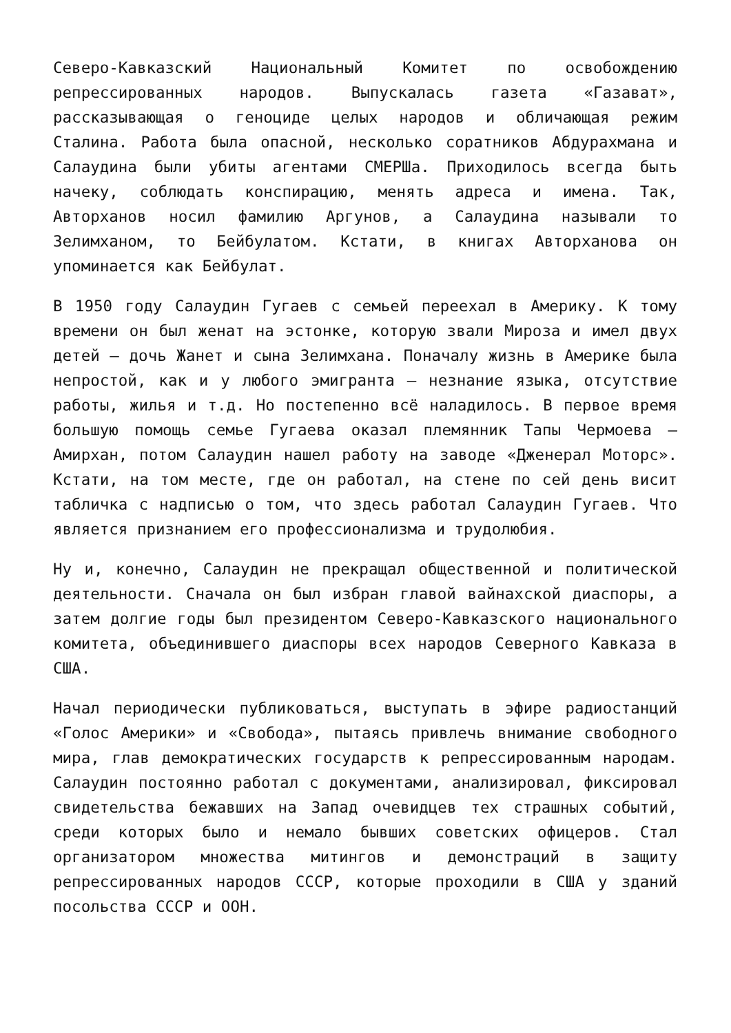Северо-Кавказский Национальный Комитет по освобождению репрессированных народов. Выпускалась газета «Газават», рассказывающая о геноциде целых народов и обличающая режим Сталина. Работа была опасной, несколько соратников Абдурахмана и Салаудина были убиты агентами СМЕРШа. Приходилось всегда быть начеку, соблюдать конспирацию, менять адреса и имена. Так, Авторханов носил фамилию Аргунов, а Салаудина называли то Зелимханом, то Бейбулатом. Кстати, в книгах Авторханова он упоминается как Бейбулат.
В 1950 году Салаудин Гугаев с семьей переехал в Америку. К тому времени он был женат на эстонке, которую звали Мироза и имел двух детей – дочь Жанет и сына Зелимхана. Поначалу жизнь в Америке была непростой, как и у любого эмигранта – незнание языка, отсутствие работы, жилья и т.д. Но постепенно всё наладилось. В первое время большую помощь семье Гугаева оказал племянник Тапы Чермоева – Амирхан, потом Салаудин нашел работу на заводе «Дженерал Моторс». Кстати, на том месте, где он работал, на стене по сей день висит табличка с надписью о том, что здесь работал Салаудин Гугаев. Что является признанием его профессионализма и трудолюбия.
Ну и, конечно, Салаудин не прекращал общественной и политической деятельности. Сначала он был избран главой вайнахской диаспоры, а затем долгие годы был президентом Северо-Кавказского национального комитета, объединившего диаспоры всех народов Северного Кавказа в США.
Начал периодически публиковаться, выступать в эфире радиостанций «Голос Америки» и «Свобода», пытаясь привлечь внимание свободного мира, глав демократических государств к репрессированным народам. Салаудин постоянно работал с документами, анализировал, фиксировал свидетельства бежавших на Запад очевидцев тех страшных событий, среди которых было и немало бывших советских офицеров. Стал организатором множества митингов и демонстраций в защиту репрессированных народов СССР, которые проходили в США у зданий посольства СССР и ООН.